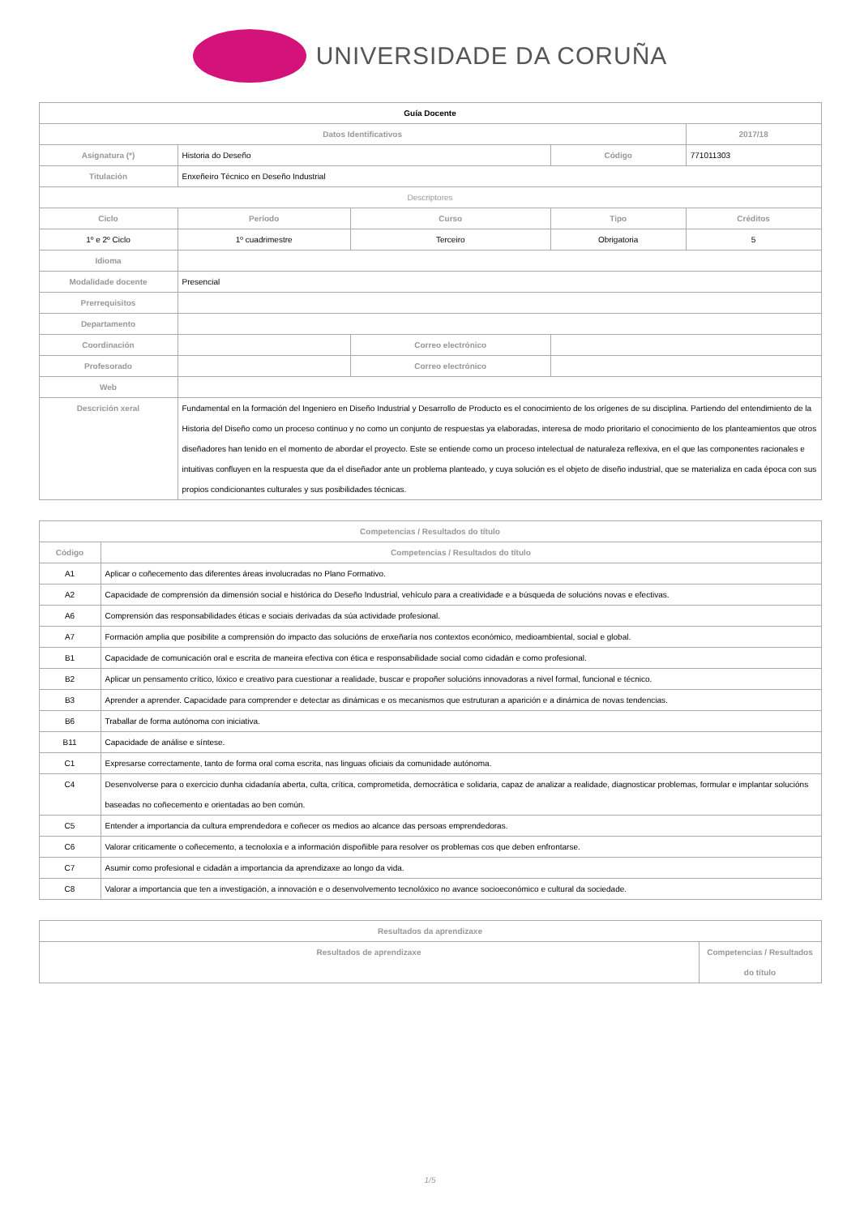UNIVERSIDADE DA CORUÑA
| Guía Docente | | | | | |
| --- | --- | --- | --- | --- | --- |
| Datos Identificativos | | | | | 2017/18 |
| Asignatura (*) | Historia do Deseño | | | Código | 771011303 |
| Titulación | Enxeñeiro Técnico en Deseño Industrial | | | | |
| Descriptores | | | | | |
| Ciclo | | Período | Curso | Tipo | Créditos |
| 1º e 2º Ciclo | | 1º cuadrimestre | Terceiro | Obrigatoria | 5 |
| Idioma | | | | | |
| Modalidade docente | Presencial | | | | |
| Prerrequisitos | | | | | |
| Departamento | | | | | |
| Coordinación | | | Correo electrónico | | |
| Profesorado | | | Correo electrónico | | |
| Web | | | | | |
| Descrición xeral | Fundamental en la formación del Ingeniero en Diseño Industrial y Desarrollo de Producto es el conocimiento de los orígenes de su disciplina. Partiendo del entendimiento de la Historia del Diseño como un proceso continuo y no como un conjunto de respuestas ya elaboradas, interesa de modo prioritario el conocimiento de los planteamientos que otros diseñadores han tenido en el momento de abordar el proyecto. Este se entiende como un proceso intelectual de naturaleza reflexiva, en el que las componentes racionales e intuitivas confluyen en la respuesta que da el diseñador ante un problema planteado, y cuya solución es el objeto de diseño industrial, que se materializa en cada época con sus propios condicionantes culturales y sus posibilidades técnicas. | | | | |
| Competencias / Resultados do título | |
| --- | --- |
| Código | Competencias / Resultados do título |
| A1 | Aplicar o coñecemento das diferentes áreas involucradas no Plano Formativo. |
| A2 | Capacidade de comprensión da dimensión social e histórica do Deseño Industrial, vehículo para a creatividade e a búsqueda de solucións novas e efectivas. |
| A6 | Comprensión das responsabilidades éticas e sociais derivadas da súa actividade profesional. |
| A7 | Formación amplia que posibilite a comprensión do impacto das solucións de enxeñaría nos contextos económico, medioambiental, social e global. |
| B1 | Capacidade de comunicación oral e escrita de maneira efectiva con ética e responsabilidade social como cidadán e como profesional. |
| B2 | Aplicar un pensamento crítico, lóxico e creativo para cuestionar a realidade, buscar e propoñer solucións innovadoras a nivel formal, funcional e técnico. |
| B3 | Aprender a aprender. Capacidade para comprender e detectar as dinámicas e os mecanismos que estruturan a aparición e a dinámica de novas tendencias. |
| B6 | Traballar de forma autónoma con iniciativa. |
| B11 | Capacidade de análise e síntese. |
| C1 | Expresarse correctamente, tanto de forma oral coma escrita, nas linguas oficiais da comunidade autónoma. |
| C4 | Desenvolverse para o exercicio dunha cidadanía aberta, culta, crítica, comprometida, democrática e solidaria, capaz de analizar a realidade, diagnosticar problemas, formular e implantar solucións baseadas no coñecemento e orientadas ao ben común. |
| C5 | Entender a importancia da cultura emprendedora e coñecer os medios ao alcance das persoas emprendedoras. |
| C6 | Valorar criticamente o coñecemento, a tecnoloxía e a información dispoñible para resolver os problemas cos que deben enfrontarse. |
| C7 | Asumir como profesional e cidadán a importancia da aprendizaxe ao longo da vida. |
| C8 | Valorar a importancia que ten a investigación, a innovación e o desenvolvemento tecnolóxico no avance socioeconómico e cultural da sociedade. |
| Resultados da aprendizaxe | |
| --- | --- |
| Resultados de aprendizaxe | Competencias / Resultados do título |
1/5